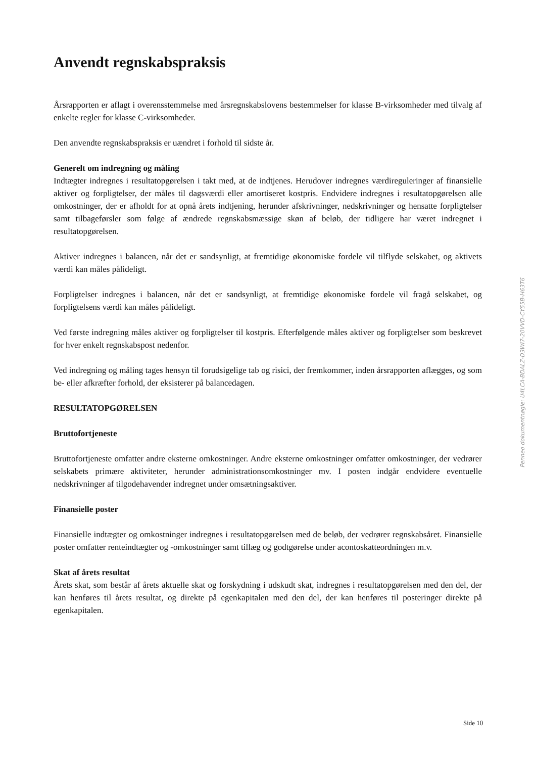Anvendt regnskabspraksis
Årsrapporten er aflagt i overensstemmelse med årsregnskabslovens bestemmelser for klasse B-virksomheder med tilvalg af enkelte regler for klasse C-virksomheder.
Den anvendte regnskabspraksis er uændret i forhold til sidste år.
Generelt om indregning og måling
Indtægter indregnes i resultatopgørelsen i takt med, at de indtjenes. Herudover indregnes værdireguleringer af finansielle aktiver og forpligtelser, der måles til dagsværdi eller amortiseret kostpris. Endvidere indregnes i resultatopgørelsen alle omkostninger, der er afholdt for at opnå årets indtjening, herunder afskrivninger, nedskrivninger og hensatte forpligtelser samt tilbageførsler som følge af ændrede regnskabsmæssige skøn af beløb, der tidligere har været indregnet i resultatopgørelsen.
Aktiver indregnes i balancen, når det er sandsynligt, at fremtidige økonomiske fordele vil tilflyde selskabet, og aktivets værdi kan måles pålideligt.
Forpligtelser indregnes i balancen, når det er sandsynligt, at fremtidige økonomiske fordele vil fragå selskabet, og forpligtelsens værdi kan måles pålideligt.
Ved første indregning måles aktiver og forpligtelser til kostpris. Efterfølgende måles aktiver og forpligtelser som beskrevet for hver enkelt regnskabspost nedenfor.
Ved indregning og måling tages hensyn til forudsigelige tab og risici, der fremkommer, inden årsrapporten aflægges, og som be- eller afkræfter forhold, der eksisterer på balancedagen.
RESULTATOPGØRELSEN
Bruttofortjeneste
Bruttofortjeneste omfatter andre eksterne omkostninger. Andre eksterne omkostninger omfatter omkostninger, der vedrører selskabets primære aktiviteter, herunder administrationsomkostninger mv. I posten indgår endvidere eventuelle nedskrivninger af tilgodehavender indregnet under omsætningsaktiver.
Finansielle poster
Finansielle indtægter og omkostninger indregnes i resultatopgørelsen med de beløb, der vedrører regnskabsåret. Finansielle poster omfatter renteindtægter og -omkostninger samt tillæg og godtgørelse under acontoskatteordningen m.v.
Skat af årets resultat
Årets skat, som består af årets aktuelle skat og forskydning i udskudt skat, indregnes i resultatopgørelsen med den del, der kan henføres til årets resultat, og direkte på egenkapitalen med den del, der kan henføres til posteringer direkte på egenkapitalen.
Penneo dokumentnøgle: U4LCA-BDALZ-D3WI7-20VVD-CY55B-H63T6
Side 10